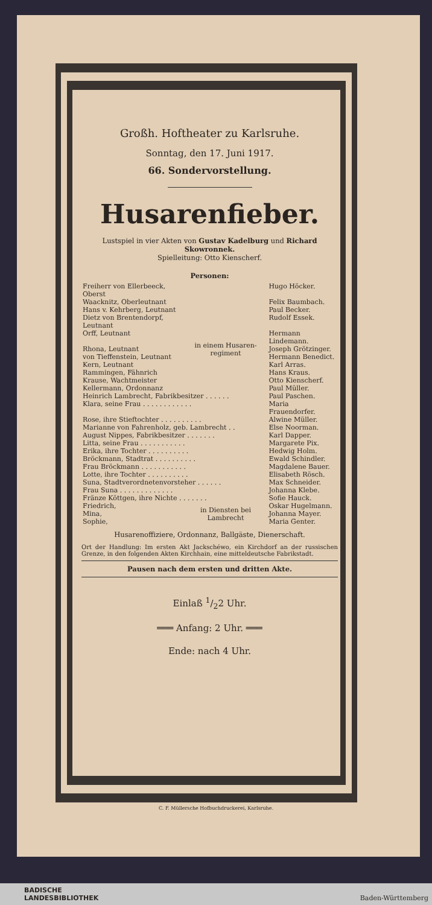Großh. Hoftheater zu Karlsruhe.
Sonntag, den 17. Juni 1917.
66. Sondervorstellung.
Husarenfieber.
Lustspiel in vier Akten von Gustav Kadelburg und Richard Skowronnek.
Spielleitung: Otto Kienscherf.
Personen:
| Freiherr von Ellerbeeck, Oberst | in einem Husaren-regiment | Hugo Höcker. |
| Waacknitz, Oberleutnant | | Felix Baumbach. |
| Hans v. Kehrberg, Leutnant | | Paul Becker. |
| Dietz von Brentendorpf, Leutnant | | Rudolf Essek. |
| Orff, Leutnant | | Hermann Lindemann. |
| Rhona, Leutnant | | Joseph Grötzinger. |
| von Tieffenstein, Leutnant | | Hermann Benedict. |
| Kern, Leutnant | | Karl Arras. |
| Rammingen, Fähnrich | | Hans Kraus. |
| Krause, Wachtmeister | | Otto Kienscherf. |
| Kellermann, Ordonnanz | | Paul Müller. |
| Heinrich Lambrecht, Fabrikbesitzer . . . . . . | | Paul Paschen. |
| Klara, seine Frau . . . . . . . . . . . . | | Maria Frauendorfer. |
| Rose, ihre Stieftochter . . . . . . . . . . | | Alwine Müller. |
| Marianne von Fahrenholz, geb. Lambrecht . . | | Else Noorman. |
| August Nippes, Fabrikbesitzer . . . . . . . | | Karl Dapper. |
| Litta, seine Frau . . . . . . . . . . . | | Margarete Pix. |
| Erika, ihre Tochter . . . . . . . . . . | | Hedwig Holm. |
| Bröckmann, Stadtrat . . . . . . . . . . | | Ewald Schindler. |
| Frau Bröckmann . . . . . . . . . . . | | Magdalene Bauer. |
| Lotte, ihre Tochter . . . . . . . . . . | | Elisabeth Rösch. |
| Suna, Stadtverordnetenvorsteher . . . . . . | | Max Schneider. |
| Frau Suna . . . . . . . . . . . . . | | Johanna Klebe. |
| Fränze Köttgen, ihre Nichte . . . . . . . | | Sofie Hauck. |
| Friedrich, | in Diensten bei Lambrecht | Oskar Hugelmann. |
| Mina, | | Johanna Mayer. |
| Sophie, | | Maria Genter. |
Husarenoffiziere, Ordonnanz, Ballgäste, Dienerschaft.
Ort der Handlung: Im ersten Akt Jackschéwo, ein Kirchdorf an der russischen Grenze, in den folgenden Akten Kirchhain, eine mitteldeutsche Fabrikstadt.
Pausen nach dem ersten und dritten Akte.
Einlaß 1/22 Uhr.
═══ Anfang: 2 Uhr. ═══
Ende: nach 4 Uhr.
C. F. Müllersche Hofbuchdruckerei, Karlsruhe.
BADISCHE
LANDESBIBLIOTHEK
Baden-Württemberg